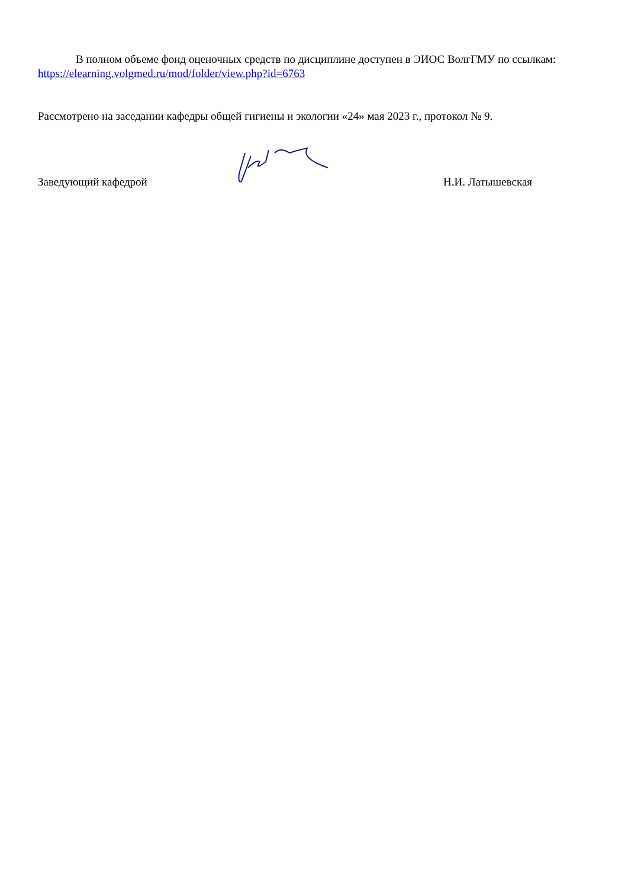В полном объеме фонд оценочных средств по дисциплине доступен в ЭИОС ВолгГМУ по ссылкам:
https://elearning.volgmed.ru/mod/folder/view.php?id=6763
Рассмотрено на заседании кафедры общей гигиены и экологии «24» мая 2023 г., протокол № 9.
Заведующий кафедрой
Н.И. Латышевская